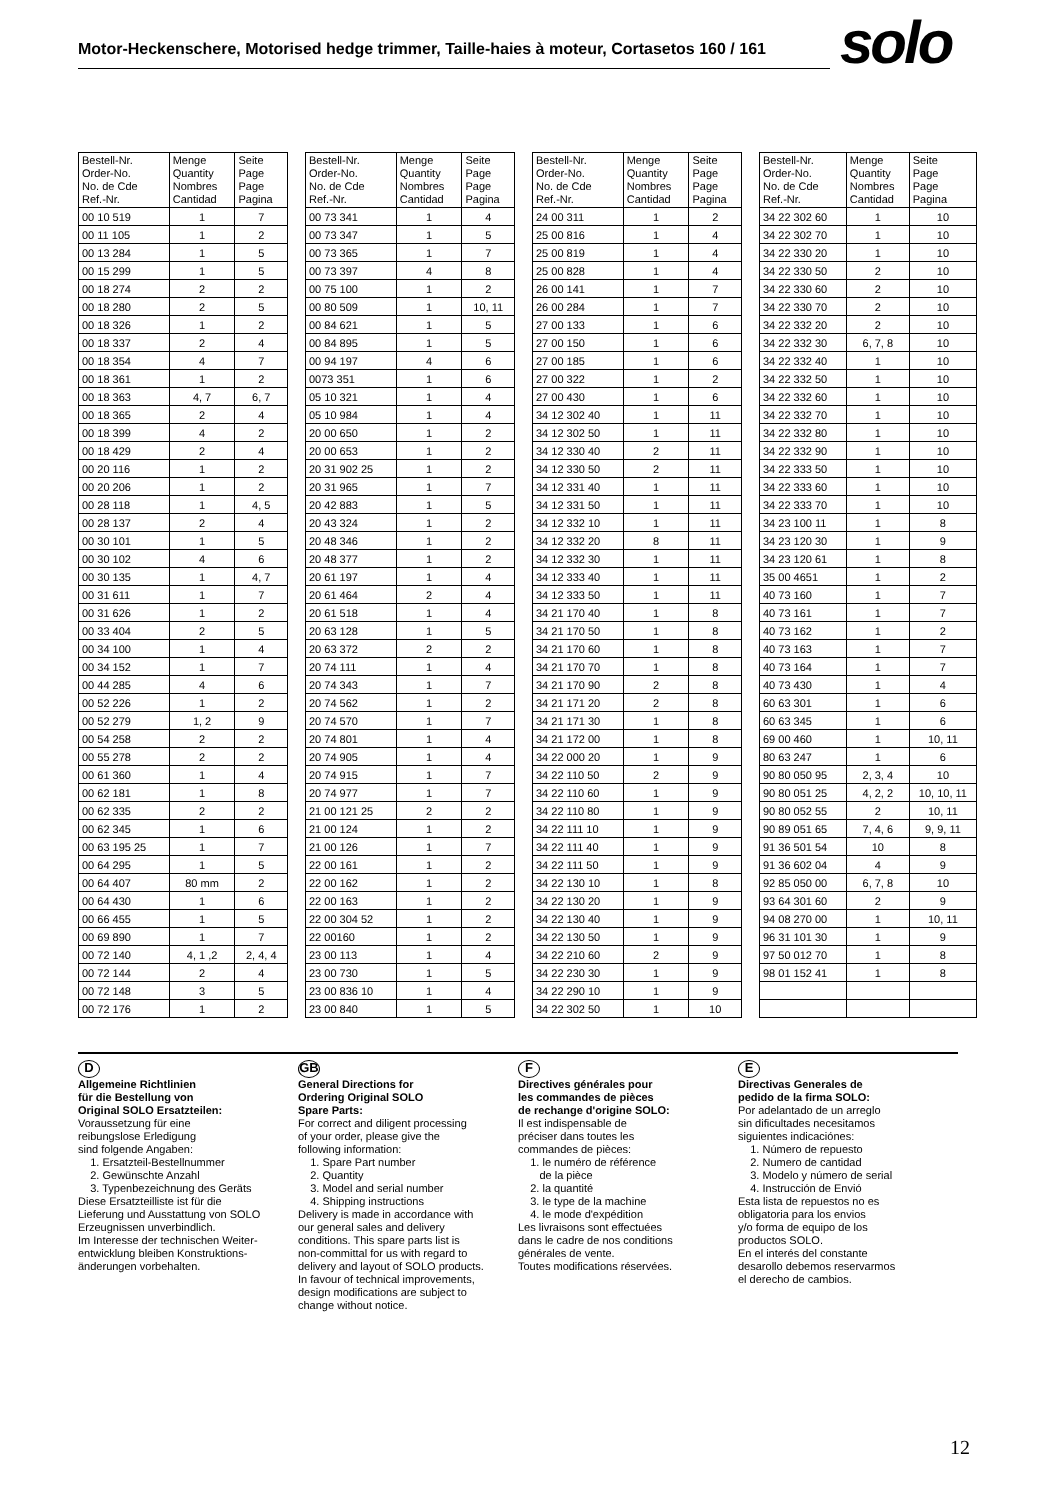Motor-Heckenschere, Motorised hedge trimmer, Taille-haies à moteur, Cortasetos 160 / 161
solo
| Bestell-Nr. Order-No. No. de Cde Ref.-Nr. | Menge Quantity Nombres Cantidad | Seite Page Page Pagina |
| --- | --- | --- |
| 00 10 519 | 1 | 7 |
| 00 11 105 | 1 | 2 |
| 00 13 284 | 1 | 5 |
| 00 15 299 | 1 | 5 |
| 00 18 274 | 2 | 2 |
| 00 18 280 | 2 | 5 |
| 00 18 326 | 1 | 2 |
| 00 18 337 | 2 | 4 |
| 00 18 354 | 4 | 7 |
| 00 18 361 | 1 | 2 |
| 00 18 363 | 4, 7 | 6, 7 |
| 00 18 365 | 2 | 4 |
| 00 18 399 | 4 | 2 |
| 00 18 429 | 2 | 4 |
| 00 20 116 | 1 | 2 |
| 00 20 206 | 1 | 2 |
| 00 28 118 | 1 | 4, 5 |
| 00 28 137 | 2 | 4 |
| 00 30 101 | 1 | 5 |
| 00 30 102 | 4 | 6 |
| 00 30 135 | 1 | 4, 7 |
| 00 31 611 | 1 | 7 |
| 00 31 626 | 1 | 2 |
| 00 33 404 | 2 | 5 |
| 00 34 100 | 1 | 4 |
| 00 34 152 | 1 | 7 |
| 00 44 285 | 4 | 6 |
| 00 52 226 | 1 | 2 |
| 00 52 279 | 1, 2 | 9 |
| 00 54 258 | 2 | 2 |
| 00 55 278 | 2 | 2 |
| 00 61 360 | 1 | 4 |
| 00 62 181 | 1 | 8 |
| 00 62 335 | 2 | 2 |
| 00 62 345 | 1 | 6 |
| 00 63 195 25 | 1 | 7 |
| 00 64 295 | 1 | 5 |
| 00 64 407 | 80 mm | 2 |
| 00 64 430 | 1 | 6 |
| 00 66 455 | 1 | 5 |
| 00 69 890 | 1 | 7 |
| 00 72 140 | 4, 1 ,2 | 2, 4, 4 |
| 00 72 144 | 2 | 4 |
| 00 72 148 | 3 | 5 |
| 00 72 176 | 1 | 2 |
| Bestell-Nr. Order-No. No. de Cde Ref.-Nr. | Menge Quantity Nombres Cantidad | Seite Page Page Pagina |
| --- | --- | --- |
| 00 73 341 | 1 | 4 |
| 00 73 347 | 1 | 5 |
| 00 73 365 | 1 | 7 |
| 00 73 397 | 4 | 8 |
| 00 75 100 | 1 | 2 |
| 00 80 509 | 1 | 10, 11 |
| 00 84 621 | 1 | 5 |
| 00 84 895 | 1 | 5 |
| 00 94 197 | 4 | 6 |
| 0073 351 | 1 | 6 |
| 05 10 321 | 1 | 4 |
| 05 10 984 | 1 | 4 |
| 20 00 650 | 1 | 2 |
| 20 00 653 | 1 | 2 |
| 20 31 902 25 | 1 | 2 |
| 20 31 965 | 1 | 7 |
| 20 42 883 | 1 | 5 |
| 20 43 324 | 1 | 2 |
| 20 48 346 | 1 | 2 |
| 20 48 377 | 1 | 2 |
| 20 61 197 | 1 | 4 |
| 20 61 464 | 2 | 4 |
| 20 61 518 | 1 | 4 |
| 20 63 128 | 1 | 5 |
| 20 63 372 | 2 | 2 |
| 20 74 111 | 1 | 4 |
| 20 74 343 | 1 | 7 |
| 20 74 562 | 1 | 2 |
| 20 74 570 | 1 | 7 |
| 20 74 801 | 1 | 4 |
| 20 74 905 | 1 | 4 |
| 20 74 915 | 1 | 7 |
| 20 74 977 | 1 | 7 |
| 21 00 121 25 | 2 | 2 |
| 21 00 124 | 1 | 2 |
| 21 00 126 | 1 | 7 |
| 22 00 161 | 1 | 2 |
| 22 00 162 | 1 | 2 |
| 22 00 163 | 1 | 2 |
| 22 00 304 52 | 1 | 2 |
| 22 00160 | 1 | 2 |
| 23 00 113 | 1 | 4 |
| 23 00 730 | 1 | 5 |
| 23 00 836 10 | 1 | 4 |
| 23 00 840 | 1 | 5 |
| Bestell-Nr. Order-No. No. de Cde Ref.-Nr. | Menge Quantity Nombres Cantidad | Seite Page Page Pagina |
| --- | --- | --- |
| 24 00 311 | 1 | 2 |
| 25 00 816 | 1 | 4 |
| 25 00 819 | 1 | 4 |
| 25 00 828 | 1 | 4 |
| 26 00 141 | 1 | 7 |
| 26 00 284 | 1 | 7 |
| 27 00 133 | 1 | 6 |
| 27 00 150 | 1 | 6 |
| 27 00 185 | 1 | 6 |
| 27 00 322 | 1 | 2 |
| 27 00 430 | 1 | 6 |
| 34 12 302 40 | 1 | 11 |
| 34 12 302 50 | 1 | 11 |
| 34 12 330 40 | 2 | 11 |
| 34 12 330 50 | 2 | 11 |
| 34 12 331 40 | 1 | 11 |
| 34 12 331 50 | 1 | 11 |
| 34 12 332 10 | 1 | 11 |
| 34 12 332 20 | 8 | 11 |
| 34 12 332 30 | 1 | 11 |
| 34 12 333 40 | 1 | 11 |
| 34 12 333 50 | 1 | 11 |
| 34 21 170 40 | 1 | 8 |
| 34 21 170 50 | 1 | 8 |
| 34 21 170 60 | 1 | 8 |
| 34 21 170 70 | 1 | 8 |
| 34 21 170 90 | 2 | 8 |
| 34 21 171 20 | 2 | 8 |
| 34 21 171 30 | 1 | 8 |
| 34 21 172 00 | 1 | 8 |
| 34 22 000 20 | 1 | 9 |
| 34 22 110 50 | 2 | 9 |
| 34 22 110 60 | 1 | 9 |
| 34 22 110 80 | 1 | 9 |
| 34 22 111 10 | 1 | 9 |
| 34 22 111 40 | 1 | 9 |
| 34 22 111 50 | 1 | 9 |
| 34 22 130 10 | 1 | 8 |
| 34 22 130 20 | 1 | 9 |
| 34 22 130 40 | 1 | 9 |
| 34 22 130 50 | 1 | 9 |
| 34 22 210 60 | 2 | 9 |
| 34 22 230 30 | 1 | 9 |
| 34 22 290 10 | 1 | 9 |
| 34 22 302 50 | 1 | 10 |
| Bestell-Nr. Order-No. No. de Cde Ref.-Nr. | Menge Quantity Nombres Cantidad | Seite Page Page Pagina |
| --- | --- | --- |
| 34 22 302 60 | 1 | 10 |
| 34 22 302 70 | 1 | 10 |
| 34 22 330 20 | 1 | 10 |
| 34 22 330 50 | 2 | 10 |
| 34 22 330 60 | 2 | 10 |
| 34 22 330 70 | 2 | 10 |
| 34 22 332 20 | 2 | 10 |
| 34 22 332 30 | 6, 7, 8 | 10 |
| 34 22 332 40 | 1 | 10 |
| 34 22 332 50 | 1 | 10 |
| 34 22 332 60 | 1 | 10 |
| 34 22 332 70 | 1 | 10 |
| 34 22 332 80 | 1 | 10 |
| 34 22 332 90 | 1 | 10 |
| 34 22 333 50 | 1 | 10 |
| 34 22 333 60 | 1 | 10 |
| 34 22 333 70 | 1 | 10 |
| 34 23 100 11 | 1 | 8 |
| 34 23 120 30 | 1 | 9 |
| 34 23 120 61 | 1 | 8 |
| 35 00 4651 | 1 | 2 |
| 40 73 160 | 1 | 7 |
| 40 73 161 | 1 | 7 |
| 40 73 162 | 1 | 2 |
| 40 73 163 | 1 | 7 |
| 40 73 164 | 1 | 7 |
| 40 73 430 | 1 | 4 |
| 60 63 301 | 1 | 6 |
| 60 63 345 | 1 | 6 |
| 69 00 460 | 1 | 10, 11 |
| 80 63 247 | 1 | 6 |
| 90 80 050 95 | 2, 3, 4 | 10 |
| 90 80 051 25 | 4, 2, 2 | 10, 10, 11 |
| 90 80 052 55 | 2 | 10, 11 |
| 90 89 051 65 | 7, 4, 6 | 9, 9, 11 |
| 91 36 501 54 | 10 | 8 |
| 91 36 602 04 | 4 | 9 |
| 92 85 050 00 | 6, 7, 8 | 10 |
| 93 64 301 60 | 2 | 9 |
| 94 08 270 00 | 1 | 10, 11 |
| 96 31 101 30 | 1 | 9 |
| 97 50 012 70 | 1 | 8 |
| 98 01 152 41 | 1 | 8 |
D
Allgemeine Richtlinien
für die Bestellung von
Original SOLO Ersatzteilen:
Voraussetzung für eine
reibungslose Erledigung
sind folgende Angaben:
1. Ersatzteil-Bestellnummer
2. Gewünschte Anzahl
3. Typenbezeichnung des Geräts
Diese Ersatzteilliste ist für die
Lieferung und Ausstattung von SOLO
Erzeugnissen unverbindlich.
Im Interesse der technischen Weiter-
entwicklung bleiben Konstruktions-
änderungen vorbehalten.
GB
General Directions for
Ordering Original SOLO
Spare Parts:
For correct and diligent processing
of your order, please give the
following information:
1. Spare Part number
2. Quantity
3. Model and serial number
4. Shipping instructions
Delivery is made in accordance with
our general sales and delivery
conditions. This spare parts list is
non-committal for us with regard to
delivery and layout of SOLO products.
In favour of technical improvements,
design modifications are subject to
change without notice.
F
Directives générales pour
les commandes de pièces
de rechange d'origine SOLO:
Il est indispensable de
préciser dans toutes les
commandes de pièces:
1. le numéro de référence
de la pièce
2. la quantité
3. le type de la machine
4. le mode d'expédition
Les livraisons sont effectuées
dans le cadre de nos conditions
générales de vente.
Toutes modifications réservées.
E
Directivas Generales de
pedido de la firma SOLO:
Por adelantado de un arreglo
sin dificultades necesitamos
siguientes indicaciónes:
1. Número de repuesto
2. Numero de cantidad
3. Modelo y número de serial
4. Instrucción de Envió
Esta lista de repuestos no es
obligatoria para los envios
y/o forma de equipo de los
productos SOLO.
En el interés del constante
desarollo debemos reservarmos
el derecho de cambios.
12